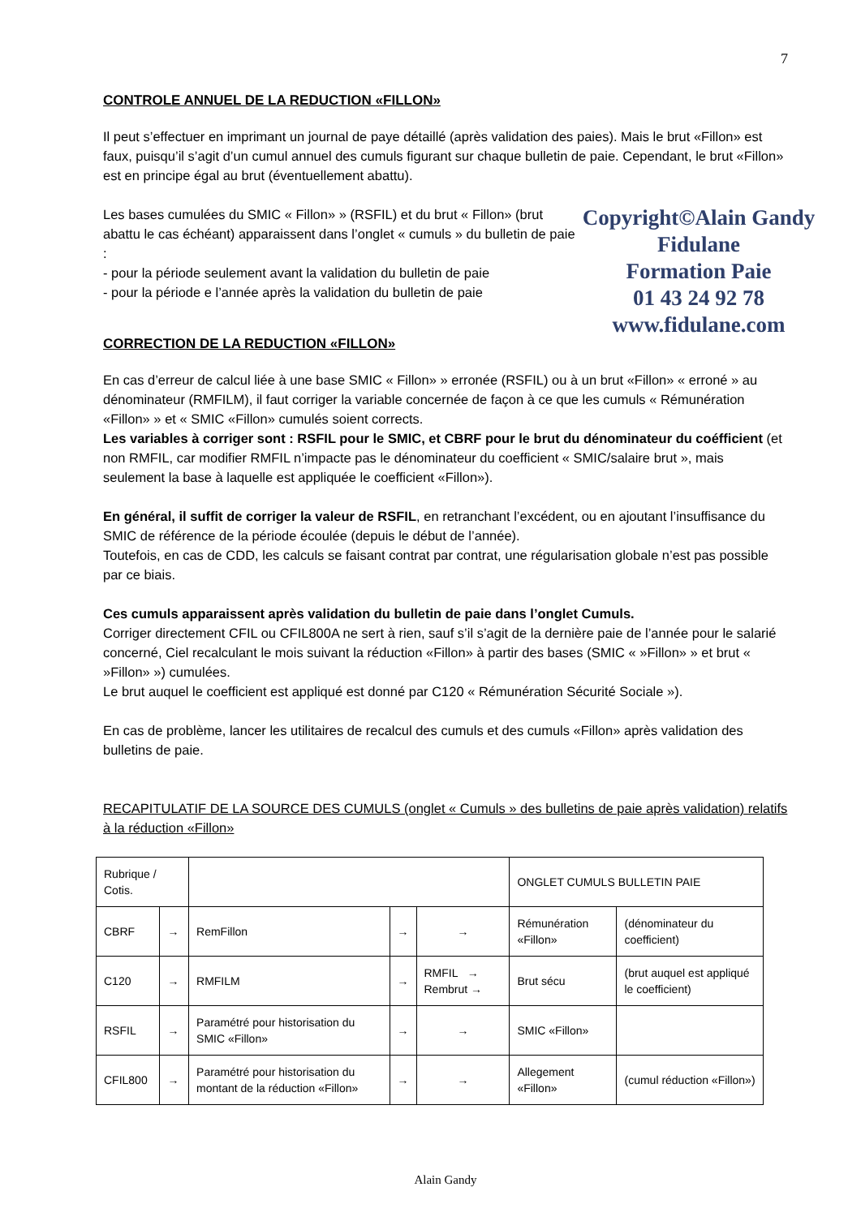7
CONTROLE ANNUEL DE LA REDUCTION «FILLON»
Il peut s’effectuer en imprimant un journal de paye détaillé (après validation des paies). Mais le brut «Fillon» est faux, puisqu’il s’agit d’un cumul annuel des cumuls figurant sur chaque bulletin de paie. Cependant, le brut «Fillon» est en principe égal au brut (éventuellement abattu).
Copyright©Alain Gandy
Fidulane
Formation Paie
01 43 24 92 78
www.fidulane.com
Les bases cumulées du SMIC « Fillon» » (RSFIL) et du brut « Fillon» (brut abattu le cas échéant) apparaissent dans l’onglet « cumuls » du bulletin de paie :
- pour la période seulement avant la validation du bulletin de paie
- pour la période e l’année après la validation du bulletin de paie
CORRECTION DE LA REDUCTION «FILLON»
En cas d’erreur de calcul liée à une base SMIC « Fillon» » erronée (RSFIL) ou à un brut «Fillon» « erroné » au dénominateur (RMFILM), il faut corriger la variable concernée de façon à ce que les cumuls « Rémunération «Fillon» » et « SMIC «Fillon» cumulés soient corrects.
Les variables à corriger sont : RSFIL pour le SMIC, et CBRF pour le brut du dénominateur du coéfficient (et non RMFIL, car modifier RMFIL n’impacte pas le dénominateur du coefficient « SMIC/salaire brut », mais seulement la base à laquelle est appliquée le coefficient «Fillon»).
En général, il suffit de corriger la valeur de RSFIL, en retranchant l’excédent, ou en ajoutant l’insuffisance du SMIC de référence de la période écoulée (depuis le début de l’année).
Toutefois, en cas de CDD, les calculs se faisant contrat par contrat, une régularisation globale n’est pas possible par ce biais.
Ces cumuls apparaissent après validation du bulletin de paie dans l’onglet Cumuls.
Corriger directement CFIL ou CFIL800A ne sert à rien, sauf s’il s’agit de la dernière paie de l’année pour le salarié concerné, Ciel recalculant le mois suivant la réduction «Fillon» à partir des bases (SMIC « »Fillon» » et brut « »Fillon» ») cumulées.
Le brut auquel le coefficient est appliqué est donné par C120 « Rémunération Sécurité Sociale »).
En cas de problème, lancer les utilitaires de recalcul des cumuls et des cumuls «Fillon» après validation des bulletins de paie.
RECAPITULATIF DE LA SOURCE DES CUMULS (onglet « Cumuls » des bulletins de paie après validation) relatifs à la réduction «Fillon»
| Rubrique / Cotis. | | | | | ONGLET CUMULS BULLETIN PAIE | |
| CBRF | → | RemFillon | → | → | Rémunération «Fillon» | (dénominateur du coefficient) |
| C120 | → | RMFILM | → | RMFIL → Rembrut → | Brut sécu | (brut auquel est appliqué le coefficient) |
| RSFIL | → | Paramétré pour historisation du SMIC «Fillon» | → | → | SMIC «Fillon» | |
| CFIL800 | → | Paramétré pour historisation du montant de la réduction «Fillon» | → | → | Allegement «Fillon» | (cumul réduction «Fillon») |
Alain Gandy